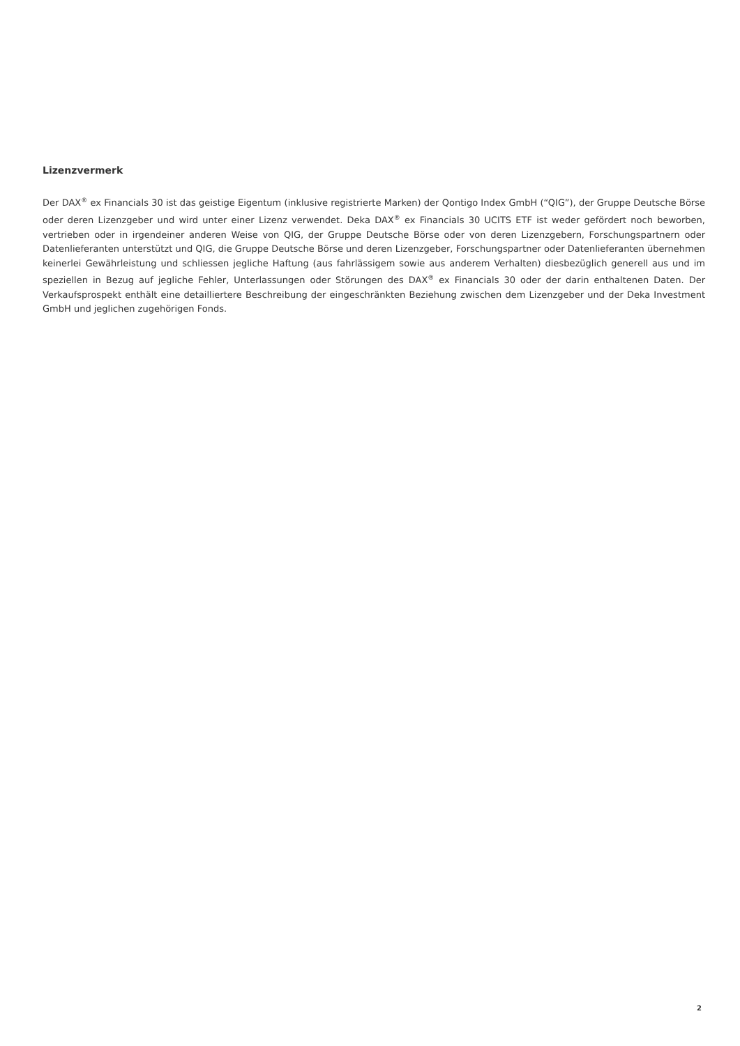Lizenzvermerk
Der DAX<sup>®</sup> ex Financials 30 ist das geistige Eigentum (inklusive registrierte Marken) der Qontigo Index GmbH (“QIG”), der Gruppe Deutsche Börse oder deren Lizenzgeber und wird unter einer Lizenz verwendet. Deka DAX<sup>®</sup> ex Financials 30 UCITS ETF ist weder gefördert noch beworben, vertrieben oder in irgendeiner anderen Weise von QIG, der Gruppe Deutsche Börse oder von deren Lizenzgebern, Forschungspartnern oder Datenlieferanten unterstützt und QIG, die Gruppe Deutsche Börse und deren Lizenzgeber, Forschungspartner oder Datenlieferanten übernehmen keinerlei Gewährleistung und schliessen jegliche Haftung (aus fahrlässigem sowie aus anderem Verhalten) diesbezüglich generell aus und im speziellen in Bezug auf jegliche Fehler, Unterlassungen oder Störungen des DAX<sup>®</sup> ex Financials 30 oder der darin enthaltenen Daten. Der Verkaufsprospekt enthält eine detailliertere Beschreibung der eingeschränkten Beziehung zwischen dem Lizenzgeber und der Deka Investment GmbH und jeglichen zugehörigen Fonds.
2